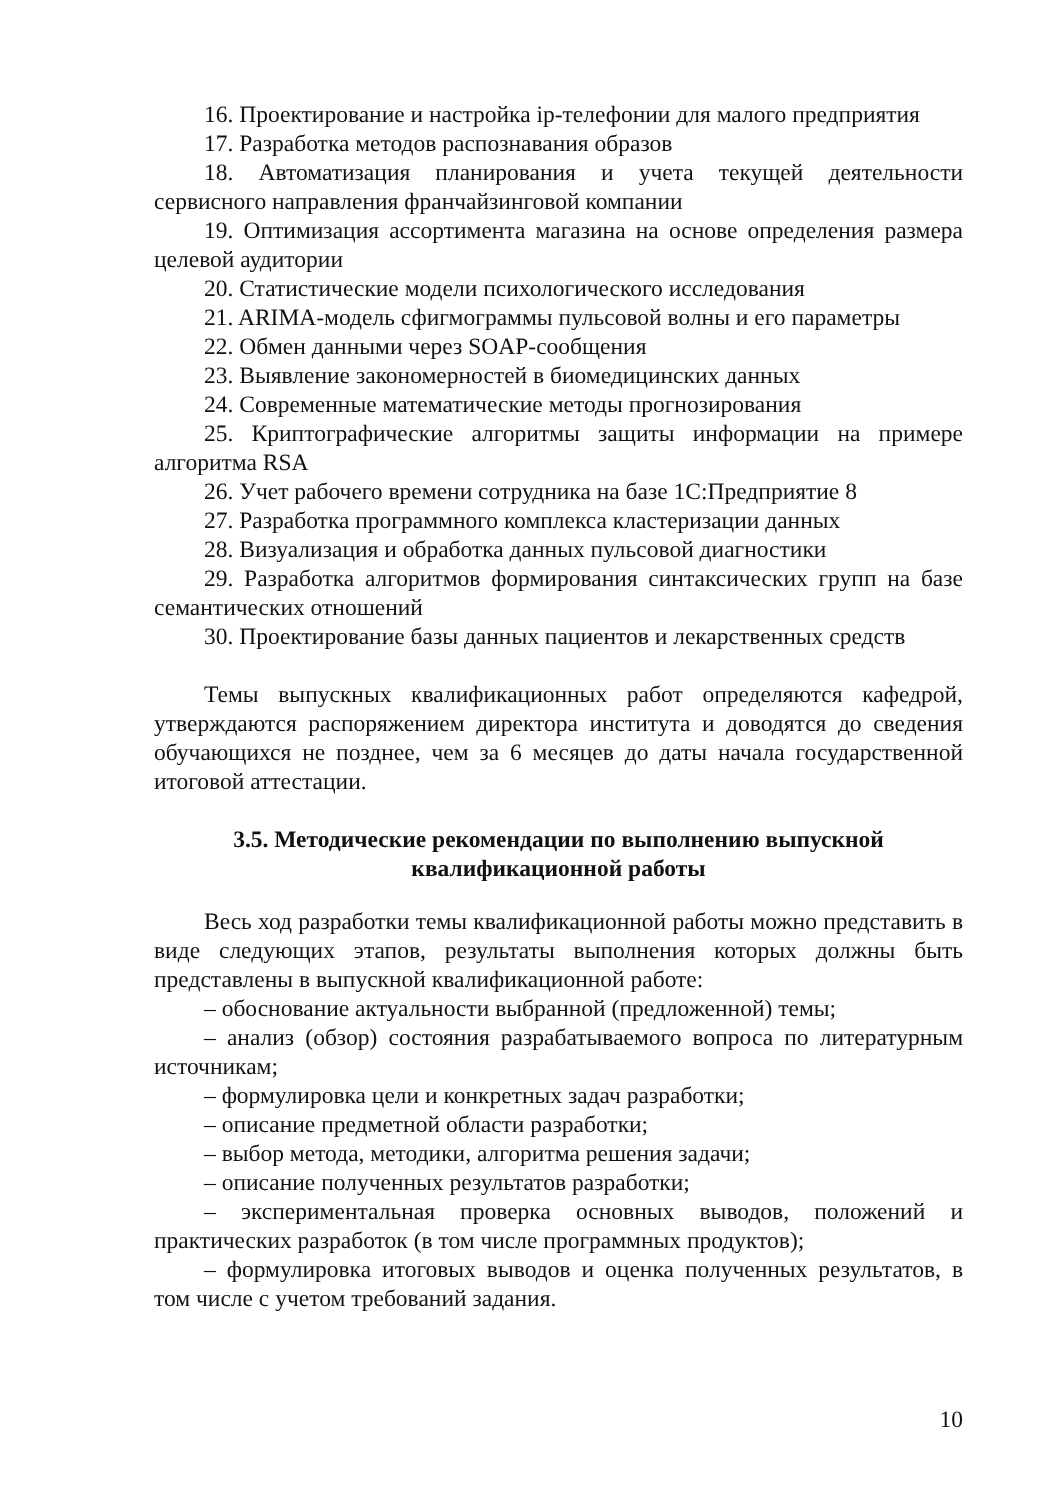16. Проектирование и настройка ip-телефонии для малого предприятия
17. Разработка методов распознавания образов
18. Автоматизация планирования и учета текущей деятельности сервисного направления франчайзинговой компании
19. Оптимизация ассортимента магазина на основе определения размера целевой аудитории
20. Статистические модели психологического исследования
21. ARIMA-модель сфигмограммы пульсовой волны и его параметры
22. Обмен данными через SOAP-сообщения
23. Выявление закономерностей в биомедицинских данных
24. Современные математические методы прогнозирования
25. Криптографические алгоритмы защиты информации на примере алгоритма RSA
26. Учет рабочего времени сотрудника на базе 1С:Предприятие 8
27. Разработка программного комплекса кластеризации данных
28. Визуализация и обработка данных пульсовой диагностики
29. Разработка алгоритмов формирования синтаксических групп на базе семантических отношений
30. Проектирование базы данных пациентов и лекарственных средств
Темы выпускных квалификационных работ определяются кафедрой, утверждаются распоряжением директора института и доводятся до сведения обучающихся не позднее, чем за 6 месяцев до даты начала государственной итоговой аттестации.
3.5. Методические рекомендации по выполнению выпускной квалификационной работы
Весь ход разработки темы квалификационной работы можно представить в виде следующих этапов, результаты выполнения которых должны быть представлены в выпускной квалификационной работе:
– обоснование актуальности выбранной (предложенной) темы;
– анализ (обзор) состояния разрабатываемого вопроса по литературным источникам;
– формулировка цели и конкретных задач разработки;
– описание предметной области разработки;
– выбор метода, методики, алгоритма решения задачи;
– описание полученных результатов разработки;
– экспериментальная проверка основных выводов, положений и практических разработок (в том числе программных продуктов);
– формулировка итоговых выводов и оценка полученных результатов, в том числе с учетом требований задания.
10